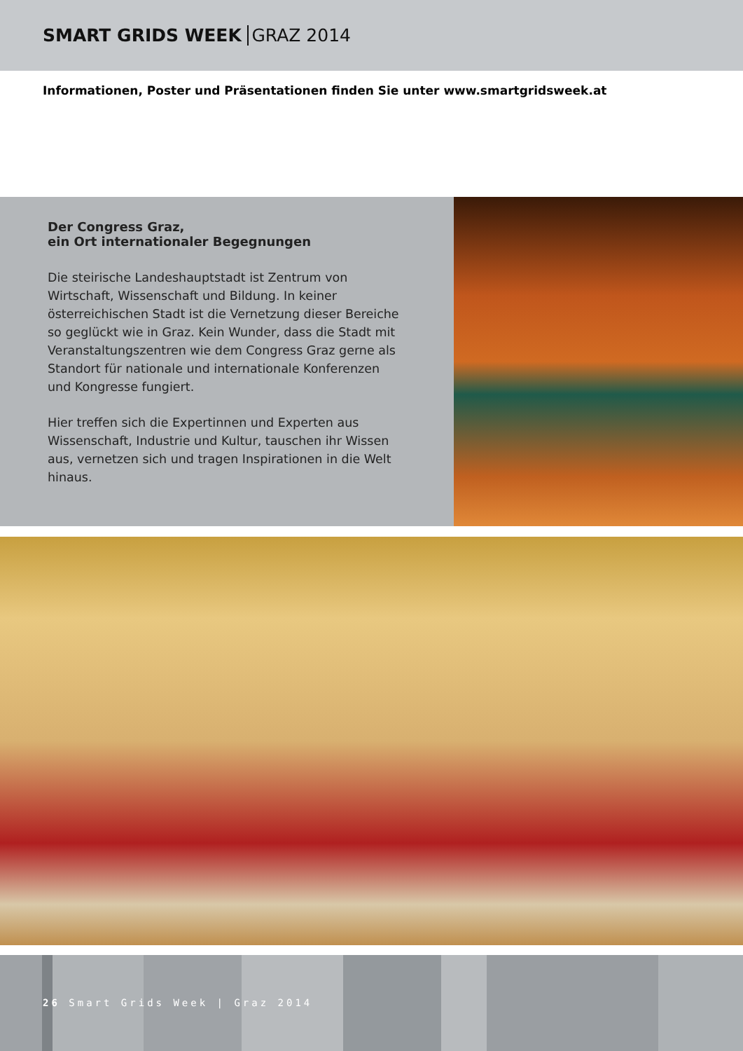SMART GRIDS WEEK GRAZ 2014
Informationen, Poster und Präsentationen finden Sie unter www.smartgridsweek.at
Der Congress Graz,
ein Ort internationaler Begegnungen
Die steirische Landeshauptstadt ist Zentrum von Wirtschaft, Wissenschaft und Bildung. In keiner österreichischen Stadt ist die Vernetzung dieser Bereiche so geglückt wie in Graz. Kein Wunder, dass die Stadt mit Veranstaltungszentren wie dem Congress Graz gerne als Standort für nationale und internationale Konferenzen und Kongresse fungiert.
Hier treffen sich die Expertinnen und Experten aus Wissenschaft, Industrie und Kultur, tauschen ihr Wissen aus, vernetzen sich und tragen Inspirationen in die Welt hinaus.
26 Smart Grids Week | Graz 2014